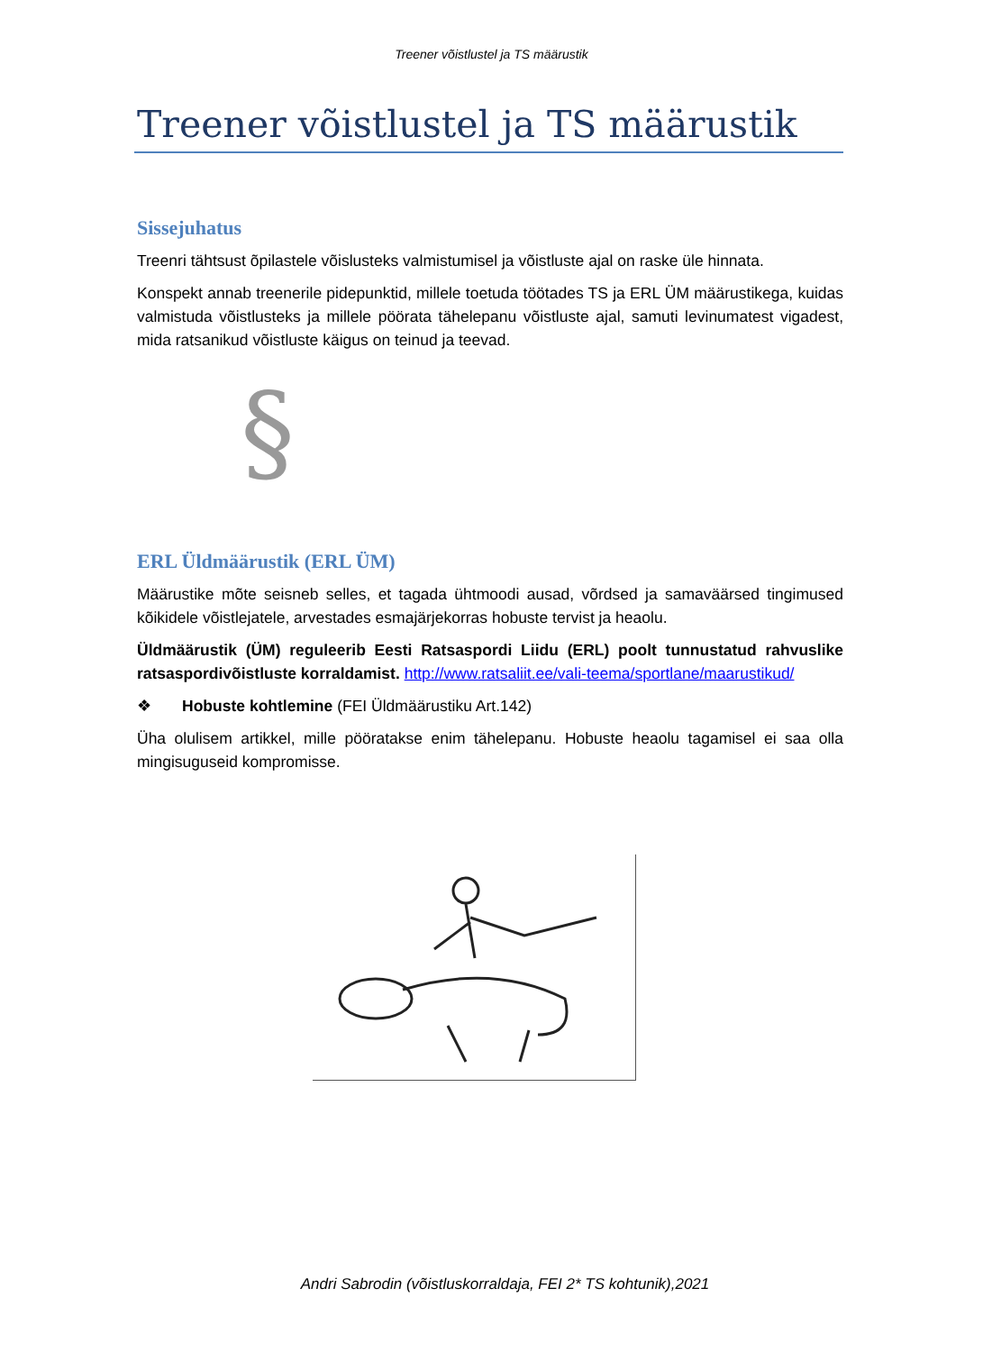Treener võistlustel ja TS määrustik
Treener võistlustel ja TS määrustik
Sissejuhatus
Treenri tähtsust õpilastele võislusteks valmistumisel ja võistluste ajal on raske üle hinnata.
Konspekt annab treenerile pidepunktid, millele toetuda töötades TS ja ERL ÜM määrustikega, kuidas valmistuda võistlusteks ja millele pöörata tähelepanu võistluste ajal, samuti levinumatest vigadest, mida ratsanikud võistluste käigus on teinud ja teevad.
§
ERL Üldmäärustik (ERL ÜM)
Määrustike mõte seisneb selles, et tagada ühtmoodi ausad, võrdsed ja samaväärsed tingimused kõikidele võistlejatele, arvestades esmajärjekorras hobuste tervist ja heaolu.
Üldmäärustik (ÜM) reguleerib Eesti Ratsaspordi Liidu (ERL) poolt tunnustatud rahvuslike ratsaspordivõistluste korraldamist. http://www.ratsaliit.ee/vali-teema/sportlane/maarustikud/
❖ Hobuste kohtlemine (FEI Üldmäärustiku Art.142)
Üha olulisem artikkel, mille pööratakse enim tähelepanu. Hobuste heaolu tagamisel ei saa olla mingisuguseid kompromisse.
Andri Sabrodin (võistluskorraldaja, FEI 2* TS kohtunik),2021